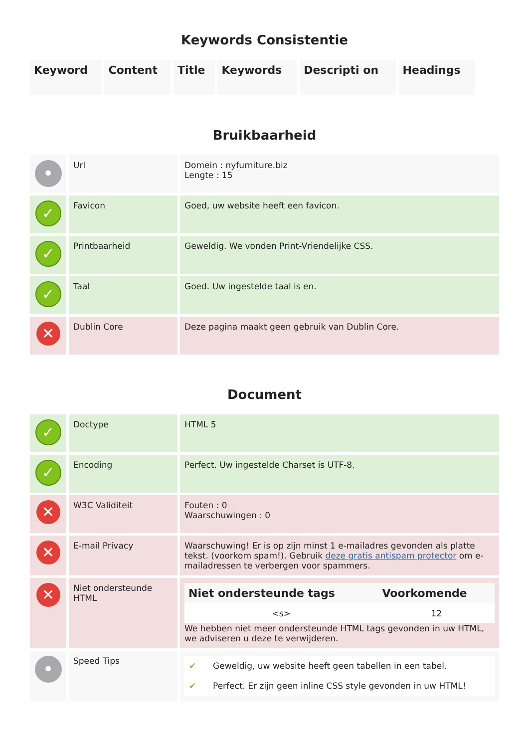Keywords Consistentie
| Keyword | Content | Title | Keywords | Descripti on | Headings |
| --- | --- | --- | --- | --- | --- |
Bruikbaarheid
| • | Url | Domein : nyfurniture.biz Lengte : 15 |
| ✓ | Favicon | Goed, uw website heeft een favicon. |
| ✓ | Printbaarheid | Geweldig. We vonden Print-Vriendelijke CSS. |
| ✓ | Taal | Goed. Uw ingestelde taal is en. |
| ✕ | Dublin Core | Deze pagina maakt geen gebruik van Dublin Core. |
Document
| ✓ | Doctype | HTML 5 |
| ✓ | Encoding | Perfect. Uw ingestelde Charset is UTF-8. |
| ✕ | W3C Validiteit | Fouten : 0 Waarschuwingen : 0 |
| ✕ | E-mail Privacy | Waarschuwing! Er is op zijn minst 1 e-mailadres gevonden als platte tekst. (voorkom spam!). Gebruik deze gratis antispam protector om e-mailadressen te verbergen voor spammers. |
| ✕ | Niet ondersteunde HTML | / Niet ondersteunde tags / Voorkomende / / --- / --- / / <s> / 12 / We hebben niet meer ondersteunde HTML tags gevonden in uw HTML, we adviseren u deze te verwijderen. |
| • | Speed Tips | / ✔ / Geweldig, uw website heeft geen tabellen in een tabel. / / ✔ / Perfect. Er zijn geen inline CSS style gevonden in uw HTML! / |